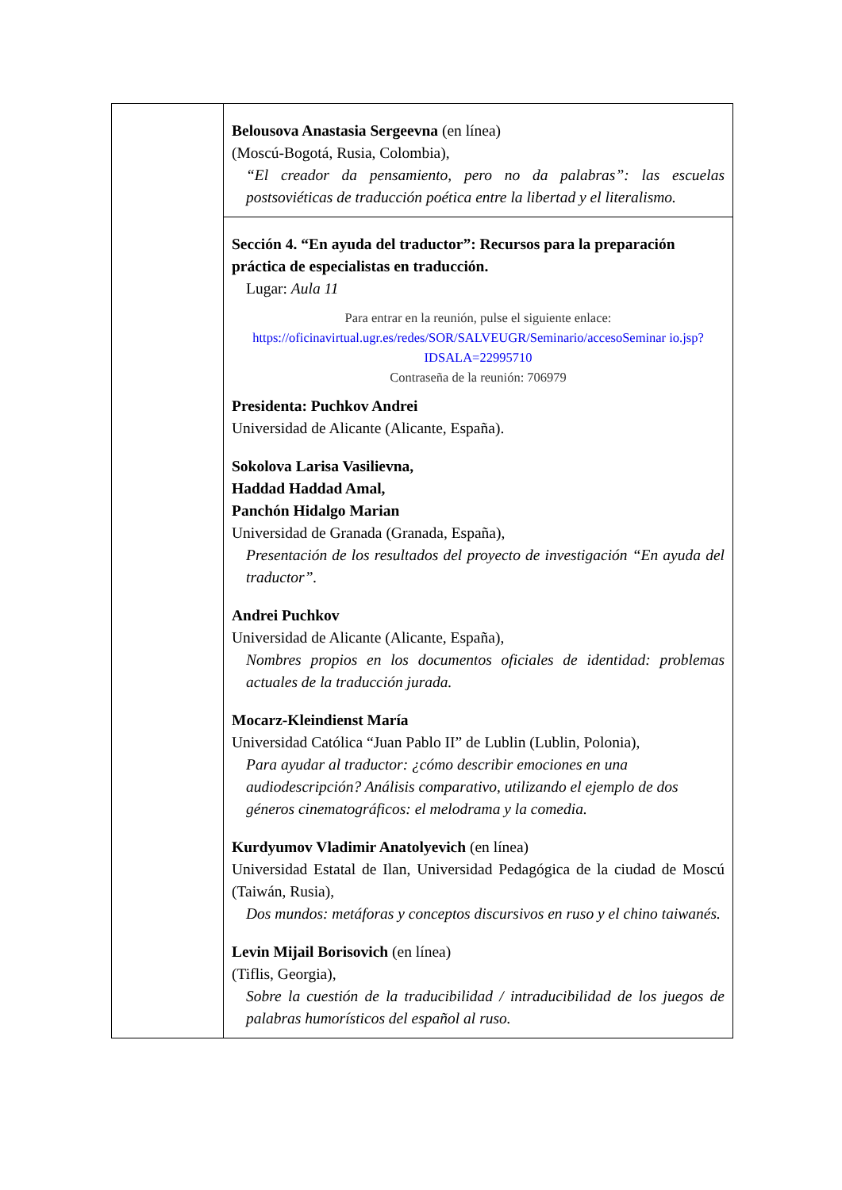| | Belousova Anastasia Sergeevna (en línea) (Moscú-Bogotá, Rusia, Colombia), “El creador da pensamiento, pero no da palabras”: las escuelas postsoviéticas de traducción poética entre la libertad y el literalismo. |
| | Sección 4. “En ayuda del traductor”: Recursos para la preparación práctica de especialistas en traducción. Lugar: Aula 11 Para entrar en la reunión, pulse el siguiente enlace: https://oficinavirtual.ugr.es/redes/SOR/SALVEUGR/Seminario/accesoSeminar io.jsp?IDSALA=22995710 Contraseña de la reunión: 706979 Presidenta: Puchkov Andrei Universidad de Alicante (Alicante, España). Sokolova Larisa Vasilievna, Haddad Haddad Amal, Panchón Hidalgo Marian Universidad de Granada (Granada, España), Presentación de los resultados del proyecto de investigación “En ayuda del traductor”. Andrei Puchkov Universidad de Alicante (Alicante, España), Nombres propios en los documentos oficiales de identidad: problemas actuales de la traducción jurada. Mocarz-Kleindienst María Universidad Católica “Juan Pablo II” de Lublin (Lublin, Polonia), Para ayudar al traductor: ¿cómo describir emociones en una audiodescripción? Análisis comparativo, utilizando el ejemplo de dos géneros cinematográficos: el melodrama y la comedia. Kurdyumov Vladimir Anatolyevich (en línea) Universidad Estatal de Ilan, Universidad Pedagógica de la ciudad de Moscú (Taiwán, Rusia), Dos mundos: metáforas y conceptos discursivos en ruso y el chino taiwanés. Levin Mijail Borisovich (en línea) (Tiflis, Georgia), Sobre la cuestión de la traducibilidad / intraducibilidad de los juegos de palabras humorísticos del español al ruso. |